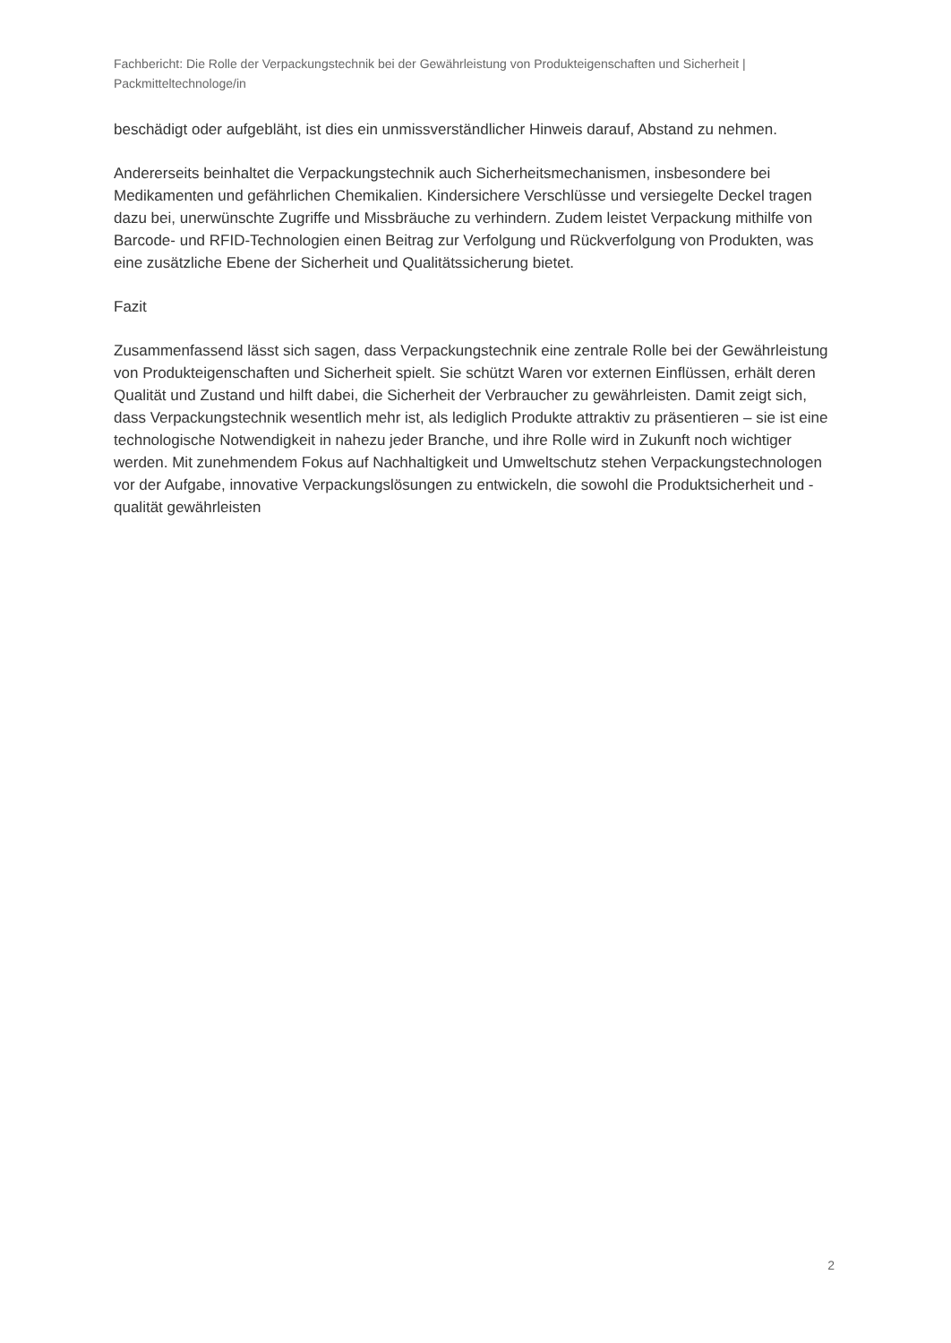Fachbericht: Die Rolle der Verpackungstechnik bei der Gewährleistung von Produkteigenschaften und Sicherheit | Packmitteltechnologe/in
beschädigt oder aufgebläht, ist dies ein unmissverständlicher Hinweis darauf, Abstand zu nehmen.
Andererseits beinhaltet die Verpackungstechnik auch Sicherheitsmechanismen, insbesondere bei Medikamenten und gefährlichen Chemikalien. Kindersichere Verschlüsse und versiegelte Deckel tragen dazu bei, unerwünschte Zugriffe und Missbräuche zu verhindern. Zudem leistet Verpackung mithilfe von Barcode- und RFID-Technologien einen Beitrag zur Verfolgung und Rückverfolgung von Produkten, was eine zusätzliche Ebene der Sicherheit und Qualitätssicherung bietet.
Fazit
Zusammenfassend lässt sich sagen, dass Verpackungstechnik eine zentrale Rolle bei der Gewährleistung von Produkteigenschaften und Sicherheit spielt. Sie schützt Waren vor externen Einflüssen, erhält deren Qualität und Zustand und hilft dabei, die Sicherheit der Verbraucher zu gewährleisten. Damit zeigt sich, dass Verpackungstechnik wesentlich mehr ist, als lediglich Produkte attraktiv zu präsentieren – sie ist eine technologische Notwendigkeit in nahezu jeder Branche, und ihre Rolle wird in Zukunft noch wichtiger werden. Mit zunehmendem Fokus auf Nachhaltigkeit und Umweltschutz stehen Verpackungstechnologen vor der Aufgabe, innovative Verpackungslösungen zu entwickeln, die sowohl die Produktsicherheit und -qualität gewährleisten
2